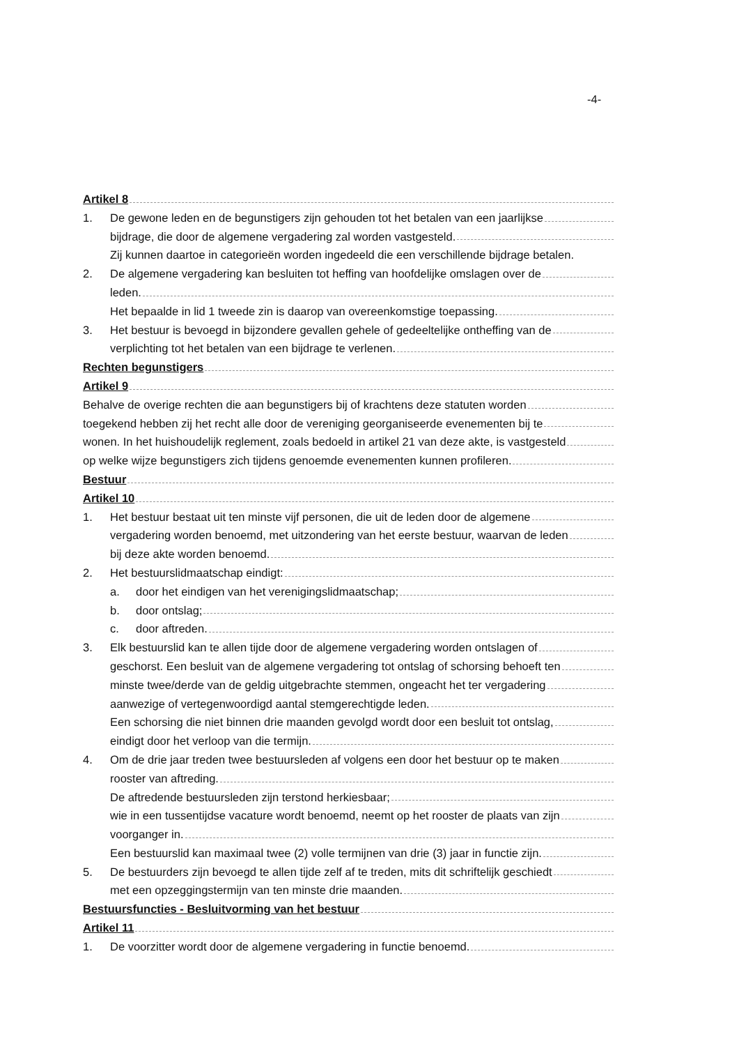-4-
Artikel 8
1. De gewone leden en de begunstigers zijn gehouden tot het betalen van een jaarlijkse
bijdrage, die door de algemene vergadering zal worden vastgesteld.
Zij kunnen daartoe in categorieën worden ingedeeld die een verschillende bijdrage betalen.
2. De algemene vergadering kan besluiten tot heffing van hoofdelijke omslagen over de
leden.
Het bepaalde in lid 1 tweede zin is daarop van overeenkomstige toepassing.
3. Het bestuur is bevoegd in bijzondere gevallen gehele of gedeeltelijke ontheffing van de
verplichting tot het betalen van een bijdrage te verlenen.
Rechten begunstigers
Artikel 9
Behalve de overige rechten die aan begunstigers bij of krachtens deze statuten worden
toegekend hebben zij het recht alle door de vereniging georganiseerde evenementen bij te
wonen. In het huishoudelijk reglement, zoals bedoeld in artikel 21 van deze akte, is vastgesteld
op welke wijze begunstigers zich tijdens genoemde evenementen kunnen profileren.
Bestuur
Artikel 10
1. Het bestuur bestaat uit ten minste vijf personen, die uit de leden door de algemene
vergadering worden benoemd, met uitzondering van het eerste bestuur, waarvan de leden
bij deze akte worden benoemd.
2. Het bestuurslidmaatschap eindigt:
a. door het eindigen van het verenigingslidmaatschap;
b. door ontslag;
c. door aftreden.
3. Elk bestuurslid kan te allen tijde door de algemene vergadering worden ontslagen of
geschorst. Een besluit van de algemene vergadering tot ontslag of schorsing behoeft ten
minste twee/derde van de geldig uitgebrachte stemmen, ongeacht het ter vergadering
aanwezige of vertegenwoordigd aantal stemgerechtigde leden.
Een schorsing die niet binnen drie maanden gevolgd wordt door een besluit tot ontslag,
eindigt door het verloop van die termijn.
4. Om de drie jaar treden twee bestuursleden af volgens een door het bestuur op te maken
rooster van aftreding.
De aftredende bestuursleden zijn terstond herkiesbaar;
wie in een tussentijdse vacature wordt benoemd, neemt op het rooster de plaats van zijn
voorganger in.
Een bestuurslid kan maximaal twee (2) volle termijnen van drie (3) jaar in functie zijn.
5. De bestuurders zijn bevoegd te allen tijde zelf af te treden, mits dit schriftelijk geschiedt
met een opzeggingstermijn van ten minste drie maanden.
Bestuursfuncties - Besluitvorming van het bestuur
Artikel 11
1. De voorzitter wordt door de algemene vergadering in functie benoemd.